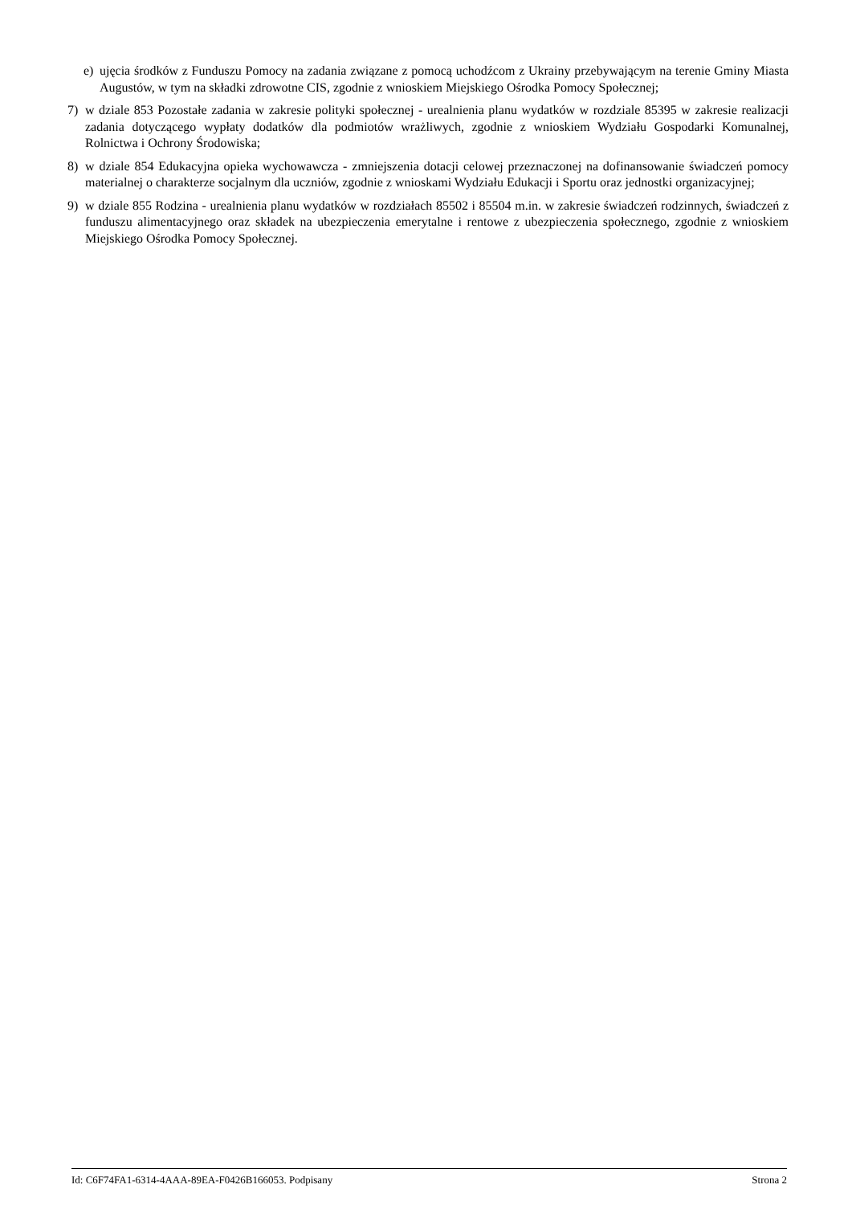e) ujęcia środków z Funduszu Pomocy na zadania związane z pomocą uchodźcom z Ukrainy przebywającym na terenie Gminy Miasta Augustów, w tym na składki zdrowotne CIS, zgodnie z wnioskiem Miejskiego Ośrodka Pomocy Społecznej;
7) w dziale 853 Pozostałe zadania w zakresie polityki społecznej - urealnienia planu wydatków w rozdziale 85395 w zakresie realizacji zadania dotyczącego wypłaty dodatków dla podmiotów wrażliwych, zgodnie z wnioskiem Wydziału Gospodarki Komunalnej, Rolnictwa i Ochrony Środowiska;
8) w dziale 854 Edukacyjna opieka wychowawcza - zmniejszenia dotacji celowej przeznaczonej na dofinansowanie świadczeń pomocy materialnej o charakterze socjalnym dla uczniów, zgodnie z wnioskami Wydziału Edukacji i Sportu oraz jednostki organizacyjnej;
9) w dziale 855 Rodzina - urealnienia planu wydatków w rozdziałach 85502 i 85504 m.in. w zakresie świadczeń rodzinnych, świadczeń z funduszu alimentacyjnego oraz składek na ubezpieczenia emerytalne i rentowe z ubezpieczenia społecznego, zgodnie z wnioskiem Miejskiego Ośrodka Pomocy Społecznej.
Id: C6F74FA1-6314-4AAA-89EA-F0426B166053. Podpisany Strona 2